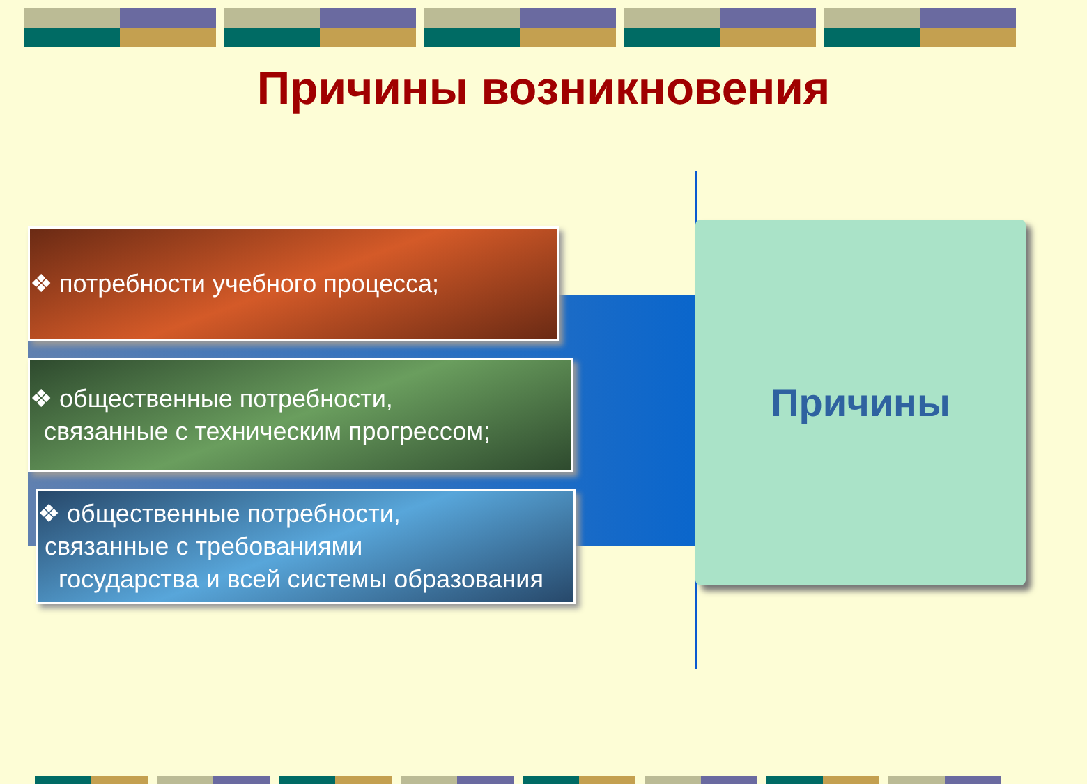Причины возникновения
❖ потребности учебного процесса;
❖ общественные потребности,
связанные с техническим прогрессом;
❖ общественные потребности,
связанные с требованиями
государства и всей системы образования
Причины